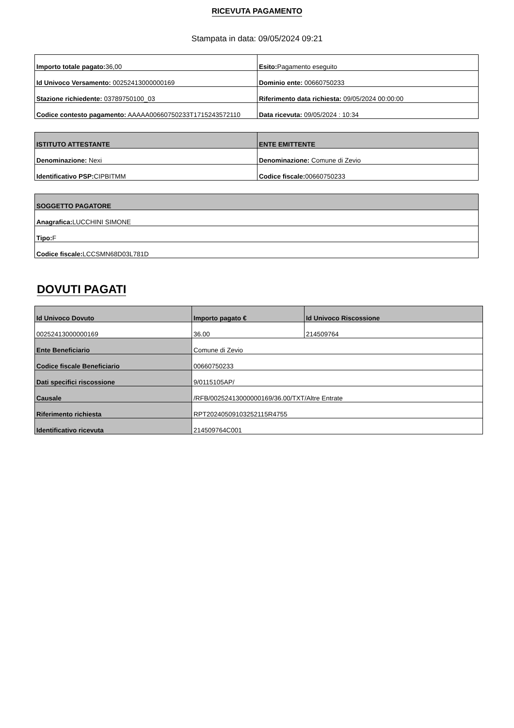RICEVUTA PAGAMENTO
Stampata in data: 09/05/2024 09:21
| Importo totale pagato: 36,00 | Esito: Pagamento eseguito |
| Id Univoco Versamento: 00252413000000169 | Dominio ente: 00660750233 |
| Stazione richiedente: 03789750100_03 | Riferimento data richiesta: 09/05/2024 00:00:00 |
| Codice contesto pagamento: AAAAA00660750233T1715243572110 | Data ricevuta: 09/05/2024 : 10:34 |
| ISTITUTO ATTESTANTE | ENTE EMITTENTE |
| --- | --- |
| Denominazione: Nexi | Denominazione: Comune di Zevio |
| Identificativo PSP: CIPBITMM | Codice fiscale: 00660750233 |
| SOGGETTO PAGATORE |
| --- |
| Anagrafica: LUCCHINI SIMONE |
| Tipo: F |
| Codice fiscale: LCCSMN68D03L781D |
DOVUTI PAGATI
| Id Univoco Dovuto | Importo pagato € | Id Univoco Riscossione |
| --- | --- | --- |
| 00252413000000169 | 36.00 | 214509764 |
| Ente Beneficiario | Comune di Zevio | |
| Codice fiscale Beneficiario | 00660750233 | |
| Dati specifici riscossione | 9/0115105AP/ | |
| Causale | /RFB/00252413000000169/36.00/TXT/Altre Entrate | |
| Riferimento richiesta | RPT20240509103252115R4755 | |
| Identificativo ricevuta | 214509764C001 | |